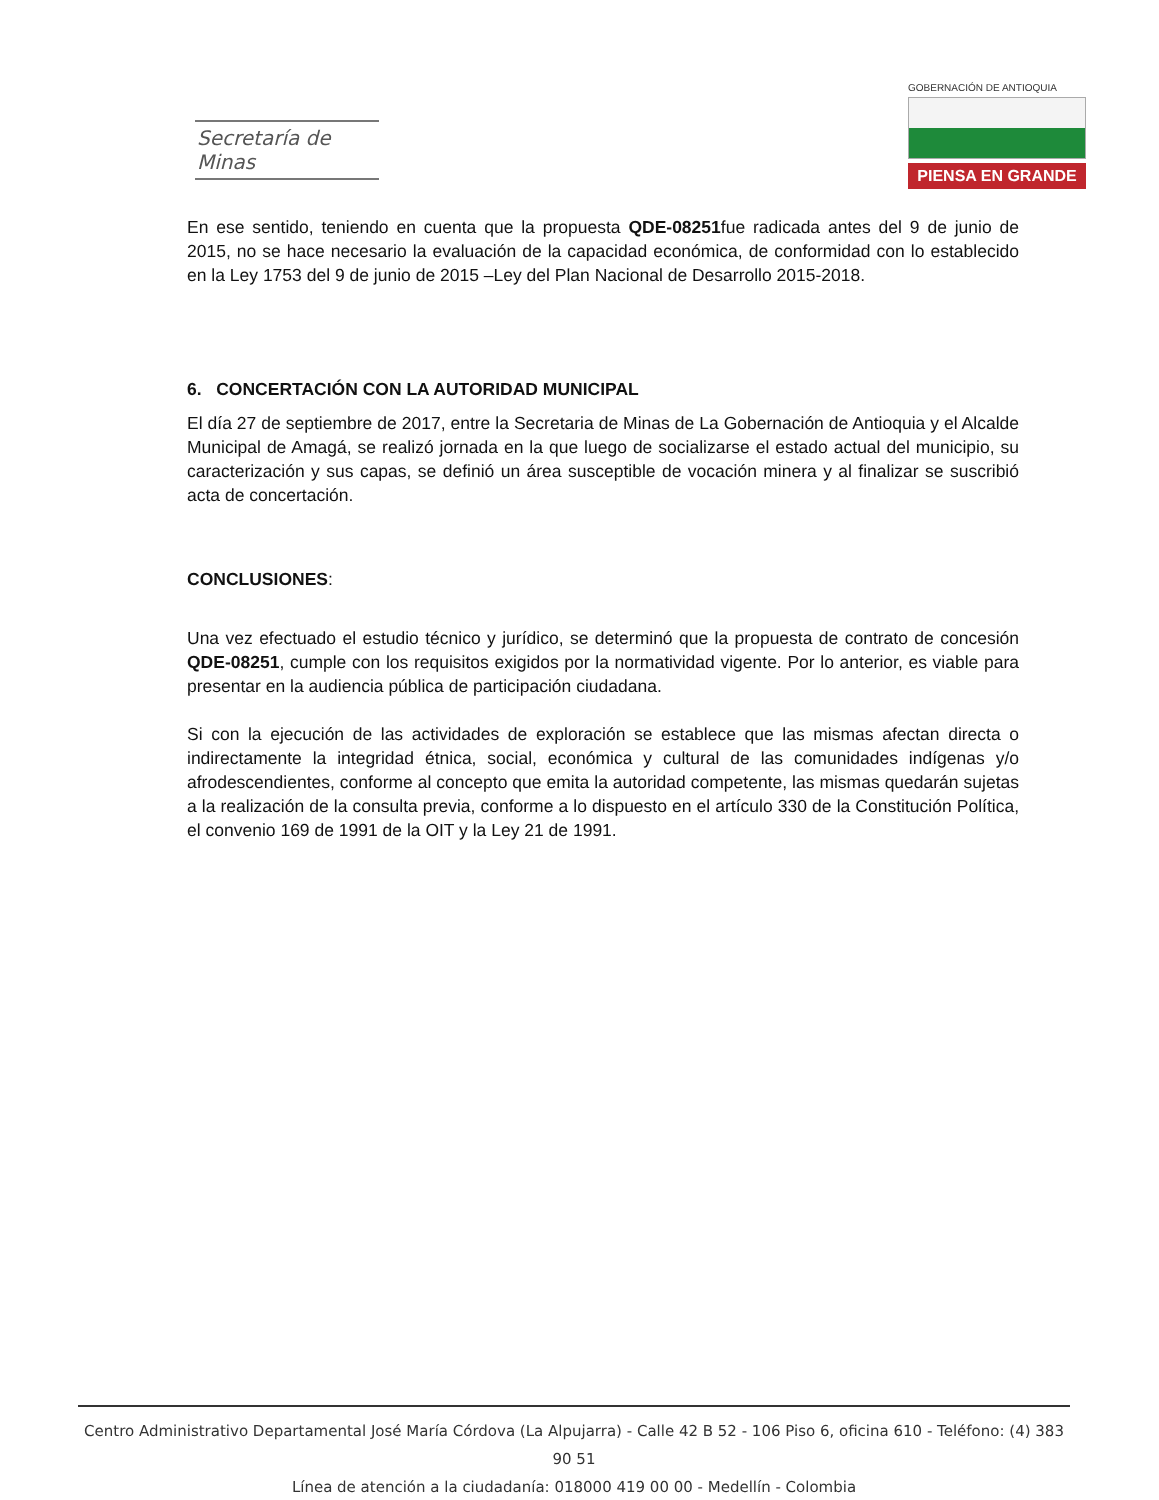Secretaría de Minas
GOBERNACIÓN DE ANTIOQUIA
PIENSA EN GRANDE
En ese sentido, teniendo en cuenta que la propuesta QDE-08251fue radicada antes del 9 de junio de 2015, no se hace necesario la evaluación de la capacidad económica, de conformidad con lo establecido en la Ley 1753 del 9 de junio de 2015 –Ley del Plan Nacional de Desarrollo 2015-2018.
6. CONCERTACIÓN CON LA AUTORIDAD MUNICIPAL
El día 27 de septiembre de 2017, entre la Secretaria de Minas de La Gobernación de Antioquia y el Alcalde Municipal de Amagá, se realizó jornada en la que luego de socializarse el estado actual del municipio, su caracterización y sus capas, se definió un área susceptible de vocación minera y al finalizar se suscribió acta de concertación.
CONCLUSIONES:
Una vez efectuado el estudio técnico y jurídico, se determinó que la propuesta de contrato de concesión QDE-08251, cumple con los requisitos exigidos por la normatividad vigente. Por lo anterior, es viable para presentar en la audiencia pública de participación ciudadana.
Si con la ejecución de las actividades de exploración se establece que las mismas afectan directa o indirectamente la integridad étnica, social, económica y cultural de las comunidades indígenas y/o afrodescendientes, conforme al concepto que emita la autoridad competente, las mismas quedarán sujetas a la realización de la consulta previa, conforme a lo dispuesto en el artículo 330 de la Constitución Política, el convenio 169 de 1991 de la OIT y la Ley 21 de 1991.
Centro Administrativo Departamental José María Córdova (La Alpujarra) - Calle 42 B 52 - 106 Piso 6, oficina 610 - Teléfono: (4) 383 90 51
Línea de atención a la ciudadanía: 018000 419 00 00 - Medellín - Colombia